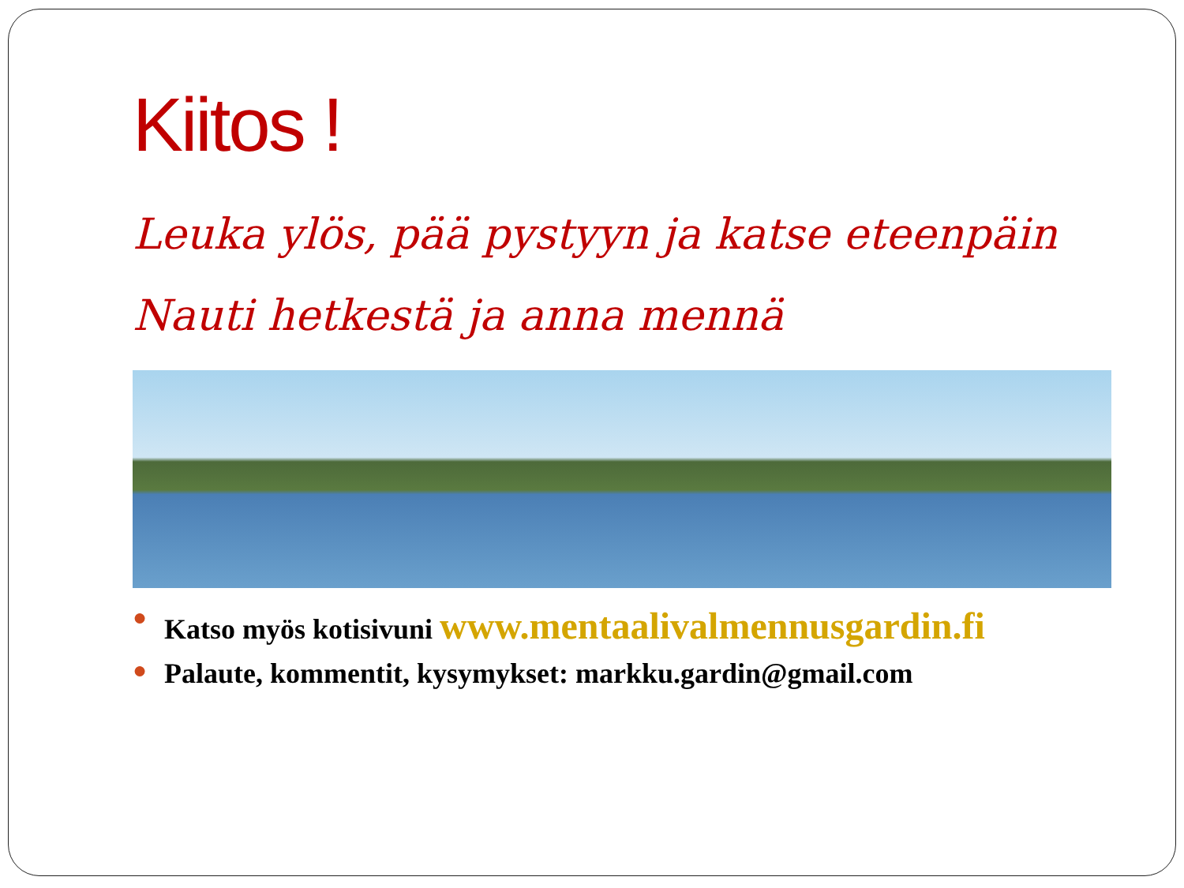Kiitos !
Leuka ylös, pää pystyyn ja katse eteenpäin
Nauti hetkestä ja anna mennä
● Katso myös kotisivuni www.mentaalivalmennusgardin.fi
● Palaute, kommentit, kysymykset: markku.gardin@gmail.com